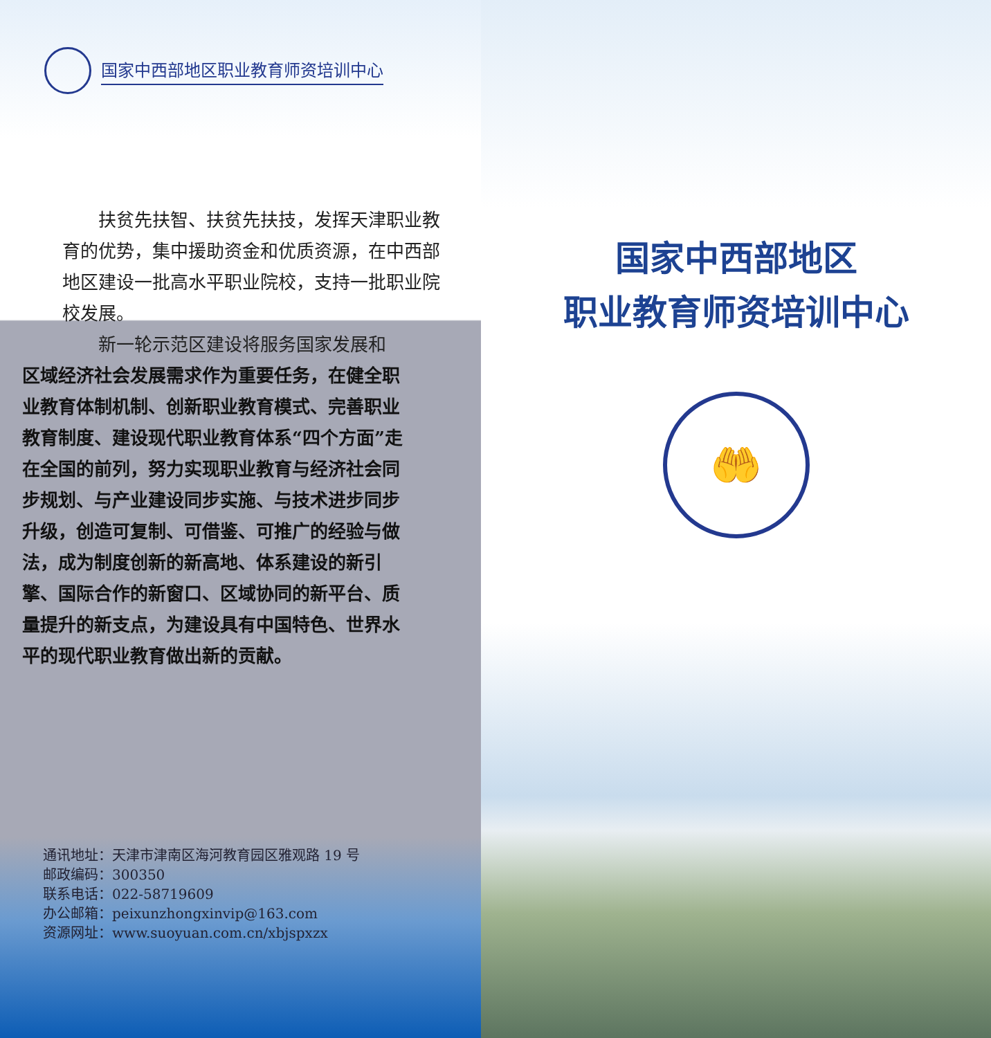国家中西部地区职业教育师资培训中心
扶贫先扶智、扶贫先扶技，发挥天津职业教育的优势，集中援助资金和优质资源，在中西部地区建设一批高水平职业院校，支持一批职业院校发展。
新一轮示范区建设将服务国家发展和
区域经济社会发展需求作为重要任务，在健全职业教育体制机制、创新职业教育模式、完善职业教育制度、建设现代职业教育体系“四个方面”走在全国的前列，努力实现职业教育与经济社会同步规划、与产业建设同步实施、与技术进步同步升级，创造可复制、可借鉴、可推广的经验与做法，成为制度创新的新高地、体系建设的新引擎、国际合作的新窗口、区域协同的新平台、质量提升的新支点，为建设具有中国特色、世界水平的现代职业教育做出新的贡献。
通讯地址：天津市津南区海河教育园区雅观路 19 号
邮政编码：300350
联系电话：022-58719609
办公邮箱：peixunzhongxinvip@163.com
资源网址：www.suoyuan.com.cn/xbjspxzx
国家中西部地区
职业教育师资培训中心
🤲